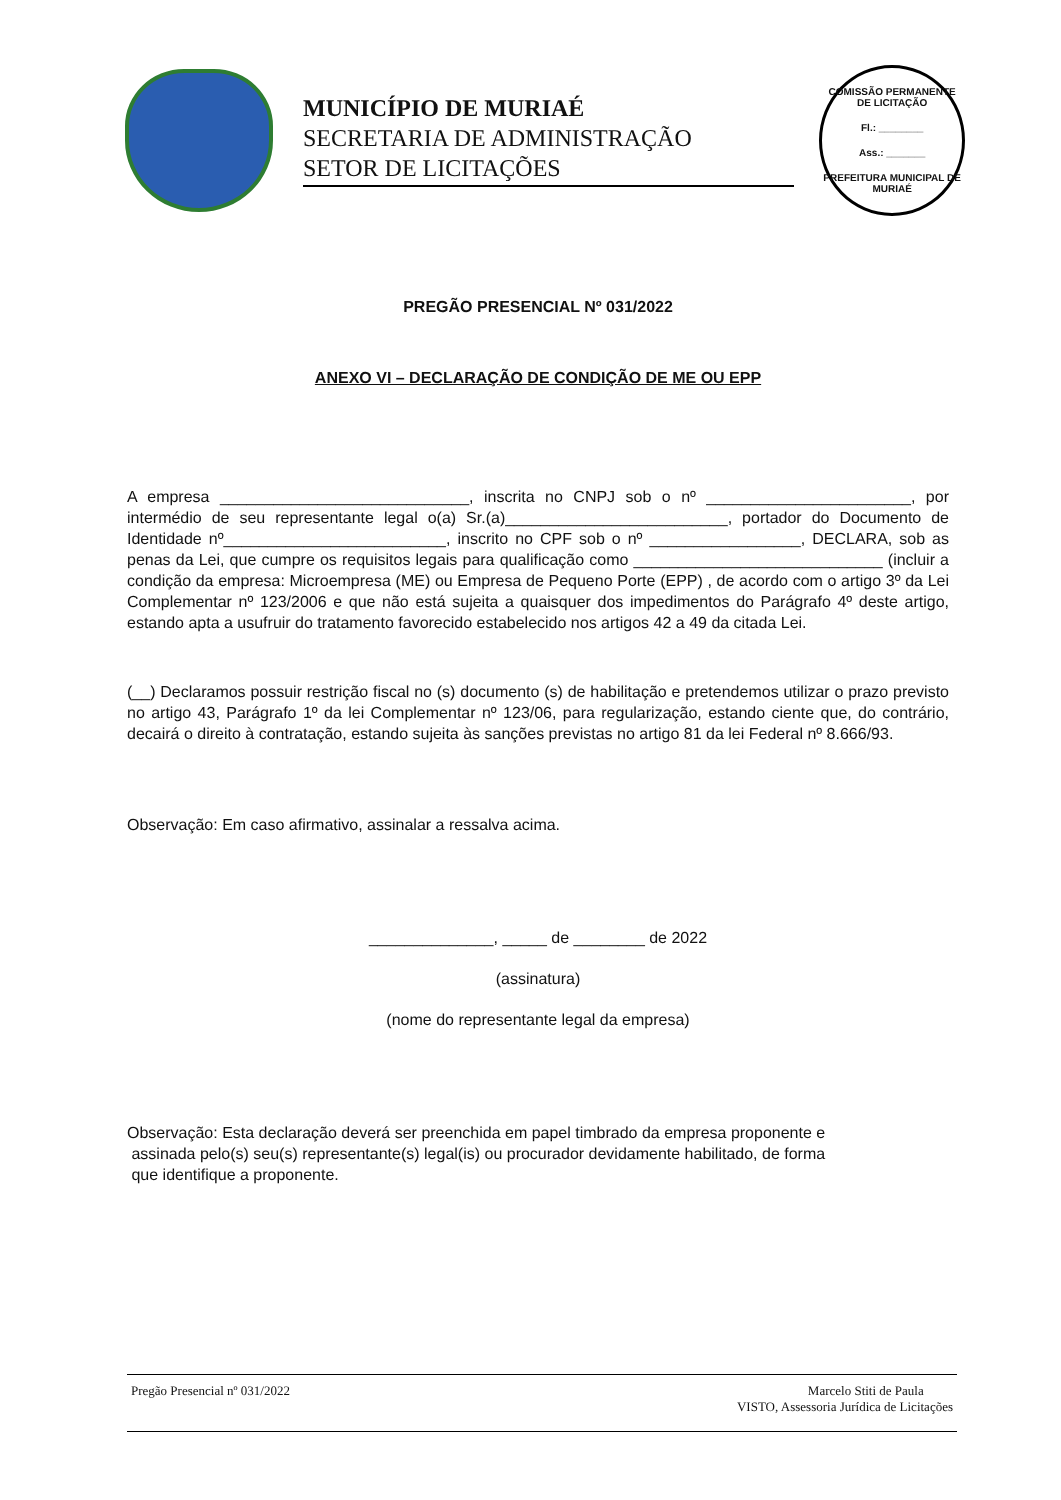MUNICÍPIO DE MURIAÉ
SECRETARIA DE ADMINISTRAÇÃO
SETOR DE LICITAÇÕES
COMISSÃO PERMANENTE DE LICITAÇÃO
Fl.: ________
Ass.: _______
PREFEITURA MUNICIPAL DE MURIAÉ
PREGÃO PRESENCIAL Nº 031/2022
ANEXO VI – DECLARAÇÃO DE CONDIÇÃO DE ME OU EPP
A empresa ____________________________, inscrita no CNPJ sob o nº _______________________, por intermédio de seu representante legal o(a) Sr.(a)_________________________, portador do Documento de Identidade nº_________________________, inscrito no CPF sob o nº _________________, DECLARA, sob as penas da Lei, que cumpre os requisitos legais para qualificação como ____________________________ (incluir a condição da empresa: Microempresa (ME) ou Empresa de Pequeno Porte (EPP) , de acordo com o artigo 3º da Lei Complementar nº 123/2006 e que não está sujeita a quaisquer dos impedimentos do Parágrafo 4º deste artigo, estando apta a usufruir do tratamento favorecido estabelecido nos artigos 42 a 49 da citada Lei.
(__) Declaramos possuir restrição fiscal no (s) documento (s) de habilitação e pretendemos utilizar o prazo previsto no artigo 43, Parágrafo 1º da lei Complementar nº 123/06, para regularização, estando ciente que, do contrário, decairá o direito à contratação, estando sujeita às sanções previstas no artigo 81 da lei Federal nº 8.666/93.
Observação: Em caso afirmativo, assinalar a ressalva acima.
______________, _____ de ________ de 2022
(assinatura)
(nome do representante legal da empresa)
Observação: Esta declaração deverá ser preenchida em papel timbrado da empresa proponente e
assinada pelo(s) seu(s) representante(s) legal(is) ou procurador devidamente habilitado, de forma
que identifique a proponente.
Pregão Presencial nº 031/2022 Marcelo Stiti de Paula
VISTO, Assessoria Jurídica de Licitações